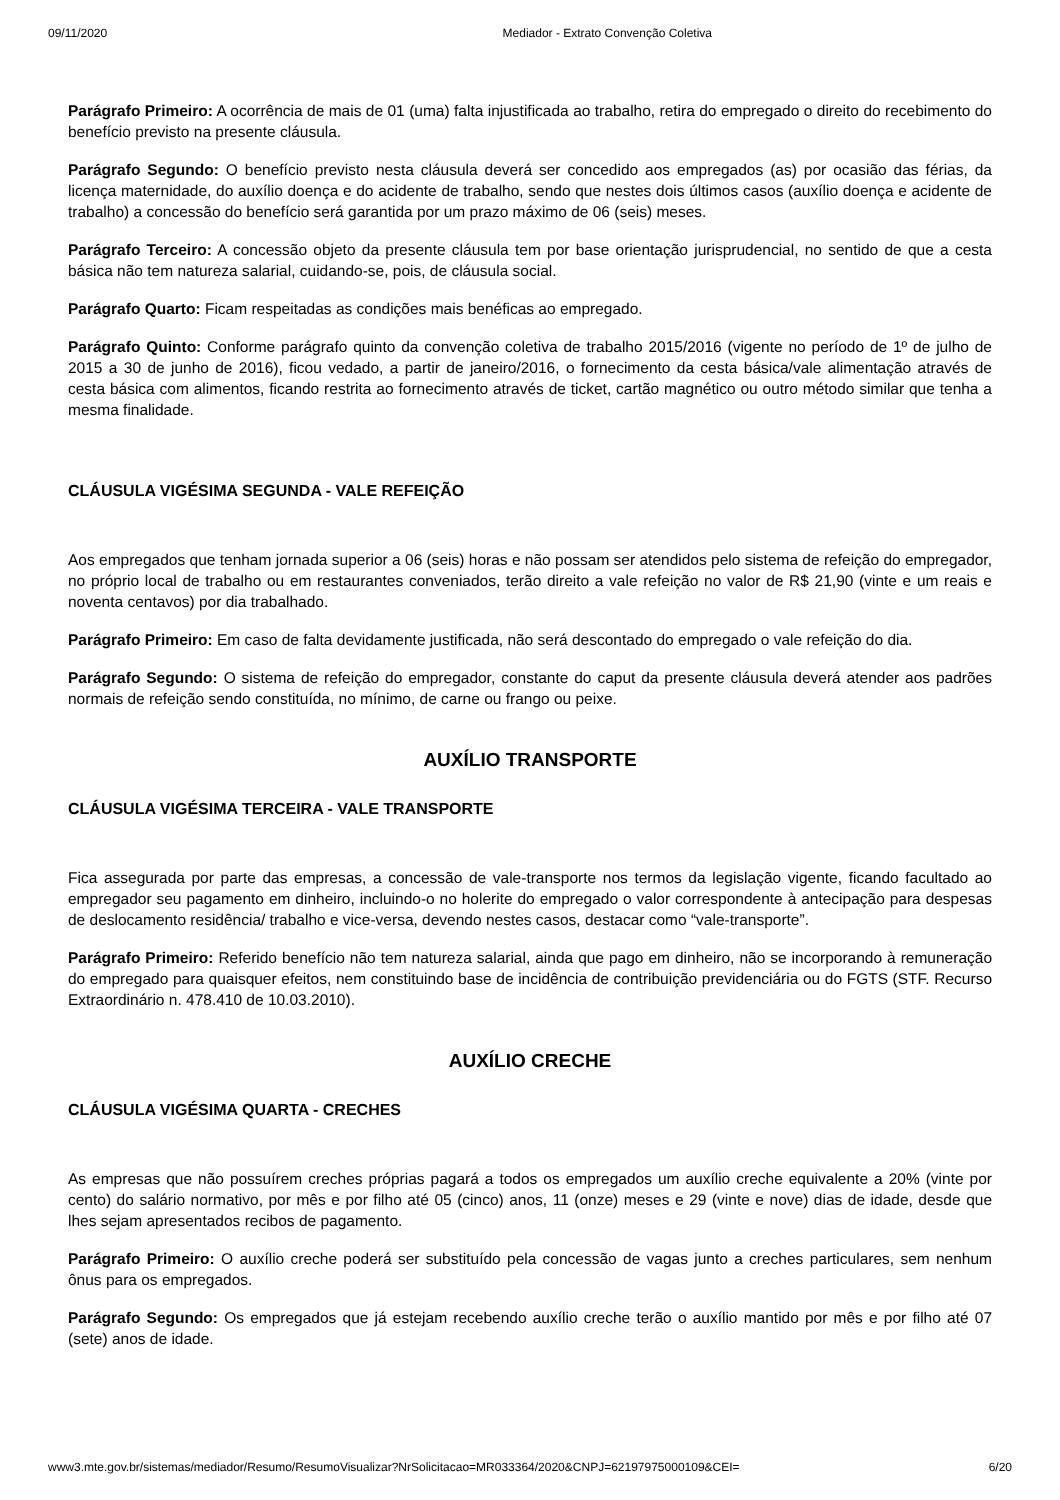09/11/2020 Mediador - Extrato Convenção Coletiva
Parágrafo Primeiro: A ocorrência de mais de 01 (uma) falta injustificada ao trabalho, retira do empregado o direito do recebimento do benefício previsto na presente cláusula.
Parágrafo Segundo: O benefício previsto nesta cláusula deverá ser concedido aos empregados (as) por ocasião das férias, da licença maternidade, do auxílio doença e do acidente de trabalho, sendo que nestes dois últimos casos (auxílio doença e acidente de trabalho) a concessão do benefício será garantida por um prazo máximo de 06 (seis) meses.
Parágrafo Terceiro: A concessão objeto da presente cláusula tem por base orientação jurisprudencial, no sentido de que a cesta básica não tem natureza salarial, cuidando-se, pois, de cláusula social.
Parágrafo Quarto: Ficam respeitadas as condições mais benéficas ao empregado.
Parágrafo Quinto: Conforme parágrafo quinto da convenção coletiva de trabalho 2015/2016 (vigente no período de 1º de julho de 2015 a 30 de junho de 2016), ficou vedado, a partir de janeiro/2016, o fornecimento da cesta básica/vale alimentação através de cesta básica com alimentos, ficando restrita ao fornecimento através de ticket, cartão magnético ou outro método similar que tenha a mesma finalidade.
CLÁUSULA VIGÉSIMA SEGUNDA - VALE REFEIÇÃO
Aos empregados que tenham jornada superior a 06 (seis) horas e não possam ser atendidos pelo sistema de refeição do empregador, no próprio local de trabalho ou em restaurantes conveniados, terão direito a vale refeição no valor de R$ 21,90 (vinte e um reais e noventa centavos) por dia trabalhado.
Parágrafo Primeiro: Em caso de falta devidamente justificada, não será descontado do empregado o vale refeição do dia.
Parágrafo Segundo: O sistema de refeição do empregador, constante do caput da presente cláusula deverá atender aos padrões normais de refeição sendo constituída, no mínimo, de carne ou frango ou peixe.
AUXÍLIO TRANSPORTE
CLÁUSULA VIGÉSIMA TERCEIRA - VALE TRANSPORTE
Fica assegurada por parte das empresas, a concessão de vale-transporte nos termos da legislação vigente, ficando facultado ao empregador seu pagamento em dinheiro, incluindo-o no holerite do empregado o valor correspondente à antecipação para despesas de deslocamento residência/ trabalho e vice-versa, devendo nestes casos, destacar como “vale-transporte”.
Parágrafo Primeiro: Referido benefício não tem natureza salarial, ainda que pago em dinheiro, não se incorporando à remuneração do empregado para quaisquer efeitos, nem constituindo base de incidência de contribuição previdenciária ou do FGTS (STF. Recurso Extraordinário n. 478.410 de 10.03.2010).
AUXÍLIO CRECHE
CLÁUSULA VIGÉSIMA QUARTA - CRECHES
As empresas que não possuírem creches próprias pagará a todos os empregados um auxílio creche equivalente a 20% (vinte por cento) do salário normativo, por mês e por filho até 05 (cinco) anos, 11 (onze) meses e 29 (vinte e nove) dias de idade, desde que lhes sejam apresentados recibos de pagamento.
Parágrafo Primeiro: O auxílio creche poderá ser substituído pela concessão de vagas junto a creches particulares, sem nenhum ônus para os empregados.
Parágrafo Segundo: Os empregados que já estejam recebendo auxílio creche terão o auxílio mantido por mês e por filho até 07 (sete) anos de idade.
www3.mte.gov.br/sistemas/mediador/Resumo/ResumoVisualizar?NrSolicitacao=MR033364/2020&CNPJ=62197975000109&CEI= 6/20